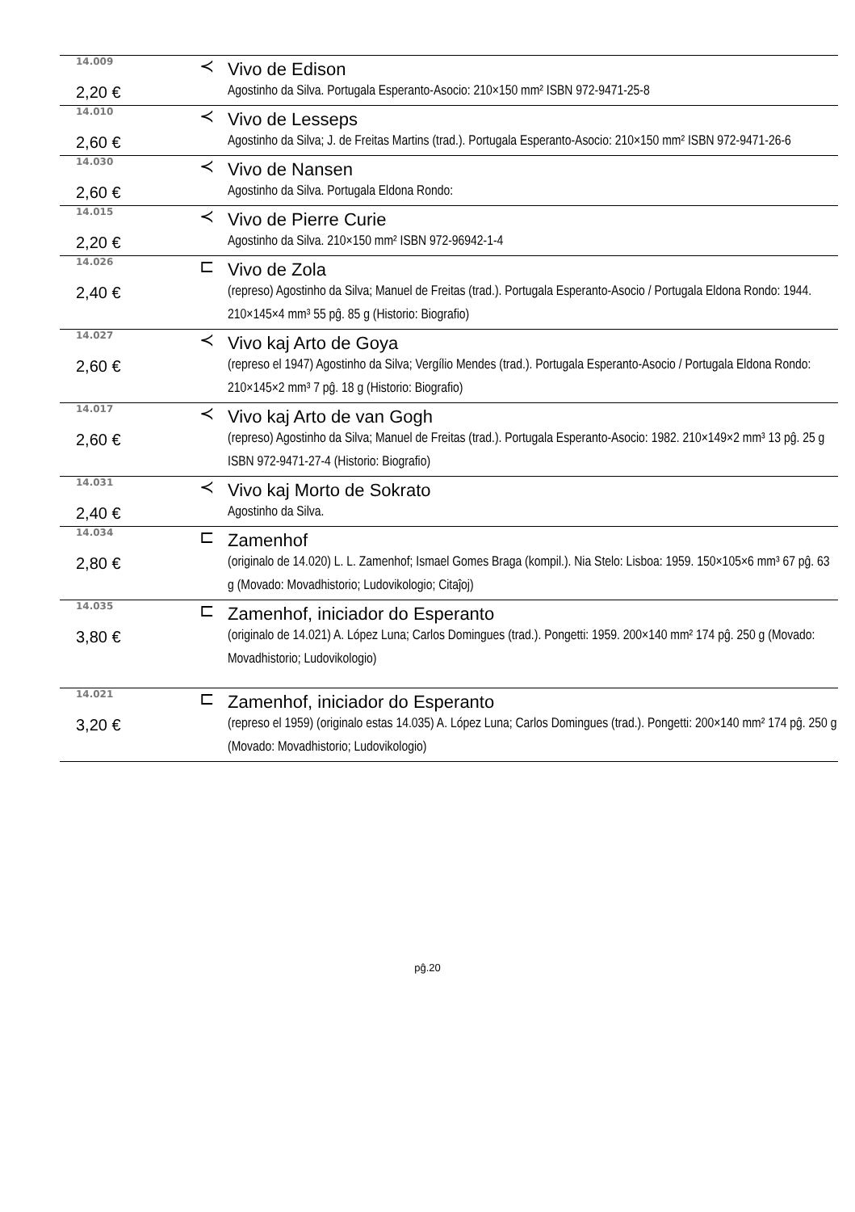| 14.009 | ≺ | Vivo de Edison |
| 2,20 € | | Agostinho da Silva. Portugala Esperanto-Asocio: 210×150 mm² ISBN 972-9471-25-8 |
| 14.010 | ≺ | Vivo de Lesseps |
| 2,60 € | | Agostinho da Silva; J. de Freitas Martins (trad.). Portugala Esperanto-Asocio: 210×150 mm² ISBN 972-9471-26-6 |
| 14.030 | ≺ | Vivo de Nansen |
| 2,60 € | | Agostinho da Silva. Portugala Eldona Rondo: |
| 14.015 | ≺ | Vivo de Pierre Curie |
| 2,20 € | | Agostinho da Silva. 210×150 mm² ISBN 972-96942-1-4 |
| 14.026 | ⊏ | Vivo de Zola |
| 2,40 € | | (represo) Agostinho da Silva; Manuel de Freitas (trad.). Portugala Esperanto-Asocio / Portugala Eldona Rondo: 1944. 210×145×4 mm³ 55 pĝ. 85 g (Historio: Biografio) |
| 14.027 | ≺ | Vivo kaj Arto de Goya |
| 2,60 € | | (represo el 1947) Agostinho da Silva; Vergílio Mendes (trad.). Portugala Esperanto-Asocio / Portugala Eldona Rondo: 210×145×2 mm³ 7 pĝ. 18 g (Historio: Biografio) |
| 14.017 | ≺ | Vivo kaj Arto de van Gogh |
| 2,60 € | | (represo) Agostinho da Silva; Manuel de Freitas (trad.). Portugala Esperanto-Asocio: 1982. 210×149×2 mm³ 13 pĝ. 25 g ISBN 972-9471-27-4 (Historio: Biografio) |
| 14.031 | ≺ | Vivo kaj Morto de Sokrato |
| 2,40 € | | Agostinho da Silva. |
| 14.034 | ⊏ | Zamenhof |
| 2,80 € | | (originalo de 14.020) L. L. Zamenhof; Ismael Gomes Braga (kompil.). Nia Stelo: Lisboa: 1959. 150×105×6 mm³ 67 pĝ. 63 g (Movado: Movadhistorio; Ludovikologio; Citaĵoj) |
| 14.035 | ⊏ | Zamenhof, iniciador do Esperanto |
| 3,80 € | | (originalo de 14.021) A. López Luna; Carlos Domingues (trad.). Pongetti: 1959. 200×140 mm² 174 pĝ. 250 g (Movado: Movadhistorio; Ludovikologio) |
| 14.021 | ⊏ | Zamenhof, iniciador do Esperanto |
| 3,20 € | | (represo el 1959) (originalo estas 14.035) A. López Luna; Carlos Domingues (trad.). Pongetti: 200×140 mm² 174 pĝ. 250 g (Movado: Movadhistorio; Ludovikologio) |
pĝ.20